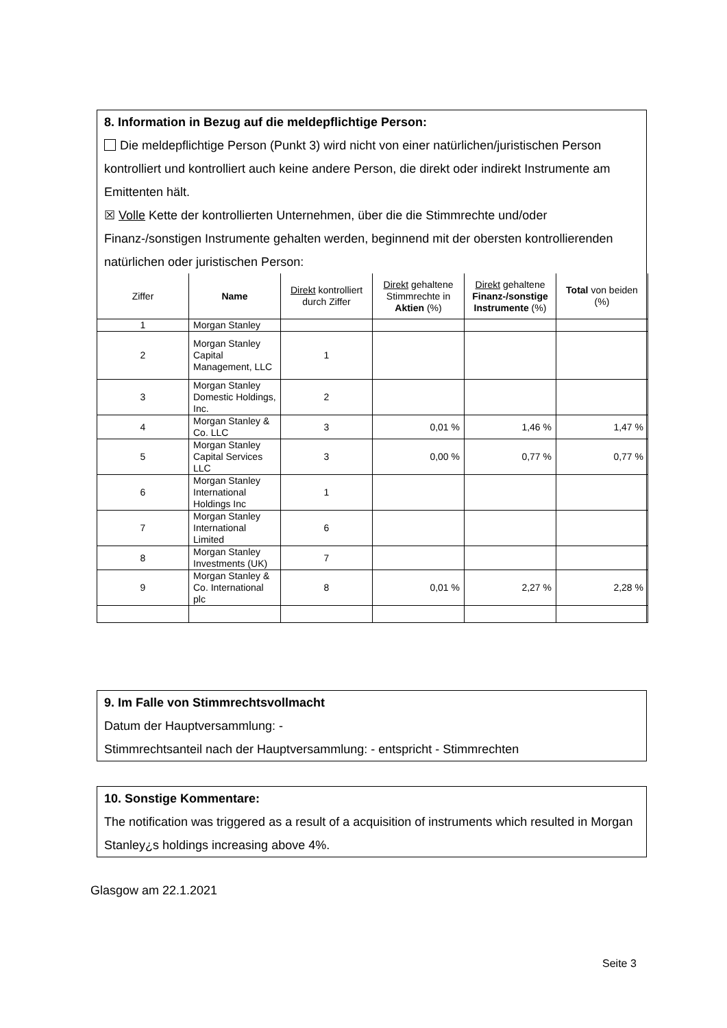8. Information in Bezug auf die meldepflichtige Person:
Die meldepflichtige Person (Punkt 3) wird nicht von einer natürlichen/juristischen Person kontrolliert und kontrolliert auch keine andere Person, die direkt oder indirekt Instrumente am Emittenten hält.
☒ Volle Kette der kontrollierten Unternehmen, über die die Stimmrechte und/oder Finanz-/sonstigen Instrumente gehalten werden, beginnend mit der obersten kontrollierenden natürlichen oder juristischen Person:
| Ziffer | Name | Direkt kontrolliert durch Ziffer | Direkt gehaltene Stimmrechte in Aktien (%) | Direkt gehaltene Finanz-/sonstige Instrumente (%) | Total von beiden (%) |
| --- | --- | --- | --- | --- | --- |
| 1 | Morgan Stanley | | | | |
| 2 | Morgan Stanley Capital Management, LLC | 1 | | | |
| 3 | Morgan Stanley Domestic Holdings, Inc. | 2 | | | |
| 4 | Morgan Stanley & Co. LLC | 3 | 0,01 % | 1,46 % | 1,47 % |
| 5 | Morgan Stanley Capital Services LLC | 3 | 0,00 % | 0,77 % | 0,77 % |
| 6 | Morgan Stanley International Holdings Inc | 1 | | | |
| 7 | Morgan Stanley International Limited | 6 | | | |
| 8 | Morgan Stanley Investments (UK) | 7 | | | |
| 9 | Morgan Stanley & Co. International plc | 8 | 0,01 % | 2,27 % | 2,28 % |
9. Im Falle von Stimmrechtsvollmacht
Datum der Hauptversammlung: -
Stimmrechtsanteil nach der Hauptversammlung: - entspricht - Stimmrechten
10. Sonstige Kommentare:
The notification was triggered as a result of a acquisition of instruments which resulted in Morgan Stanley¿s holdings increasing above 4%.
Glasgow am 22.1.2021
Seite 3